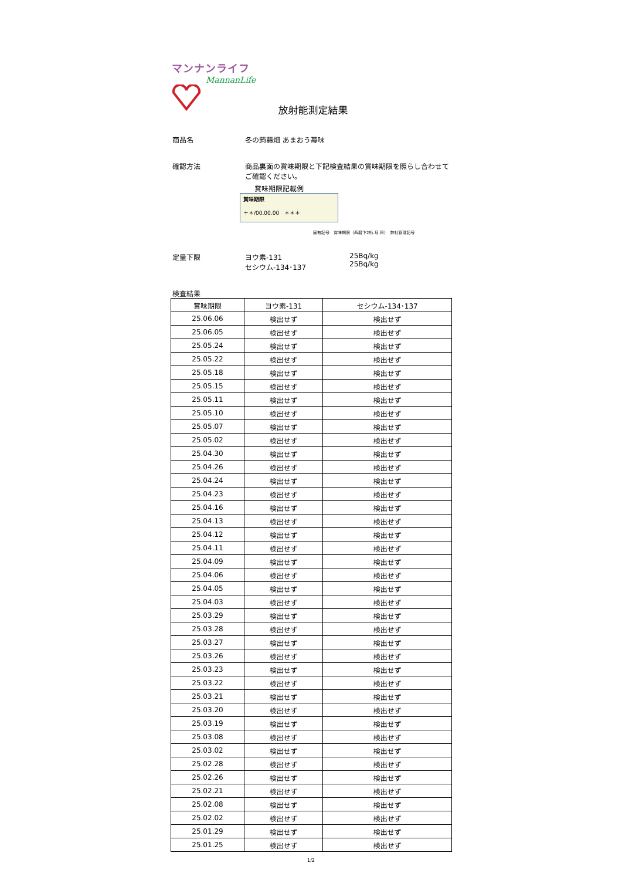マンナンライフ
MannanLife
放射能測定結果
商品名 冬の蒟蒻畑 あまおう苺味
確認方法 商品裏面の賞味期限と下記検査結果の賞味期限を照らし合わせてご確認ください。
賞味期限記載例
賞味期限
＋＊/00.00.00　＊＊＊
固有記号　賞味期限（西暦下2桁.月.日）　弊社管理記号
定量下限 ヨウ素-131
セシウム-134･137
25Bq/kg
25Bq/kg
検査結果
| 賞味期限 | ヨウ素-131 | セシウム-134･137 |
| --- | --- | --- |
| 25.06.06 | 検出せず | 検出せず |
| 25.06.05 | 検出せず | 検出せず |
| 25.05.24 | 検出せず | 検出せず |
| 25.05.22 | 検出せず | 検出せず |
| 25.05.18 | 検出せず | 検出せず |
| 25.05.15 | 検出せず | 検出せず |
| 25.05.11 | 検出せず | 検出せず |
| 25.05.10 | 検出せず | 検出せず |
| 25.05.07 | 検出せず | 検出せず |
| 25.05.02 | 検出せず | 検出せず |
| 25.04.30 | 検出せず | 検出せず |
| 25.04.26 | 検出せず | 検出せず |
| 25.04.24 | 検出せず | 検出せず |
| 25.04.23 | 検出せず | 検出せず |
| 25.04.16 | 検出せず | 検出せず |
| 25.04.13 | 検出せず | 検出せず |
| 25.04.12 | 検出せず | 検出せず |
| 25.04.11 | 検出せず | 検出せず |
| 25.04.09 | 検出せず | 検出せず |
| 25.04.06 | 検出せず | 検出せず |
| 25.04.05 | 検出せず | 検出せず |
| 25.04.03 | 検出せず | 検出せず |
| 25.03.29 | 検出せず | 検出せず |
| 25.03.28 | 検出せず | 検出せず |
| 25.03.27 | 検出せず | 検出せず |
| 25.03.26 | 検出せず | 検出せず |
| 25.03.23 | 検出せず | 検出せず |
| 25.03.22 | 検出せず | 検出せず |
| 25.03.21 | 検出せず | 検出せず |
| 25.03.20 | 検出せず | 検出せず |
| 25.03.19 | 検出せず | 検出せず |
| 25.03.08 | 検出せず | 検出せず |
| 25.03.02 | 検出せず | 検出せず |
| 25.02.28 | 検出せず | 検出せず |
| 25.02.26 | 検出せず | 検出せず |
| 25.02.21 | 検出せず | 検出せず |
| 25.02.08 | 検出せず | 検出せず |
| 25.02.02 | 検出せず | 検出せず |
| 25.01.29 | 検出せず | 検出せず |
| 25.01.25 | 検出せず | 検出せず |
1/2